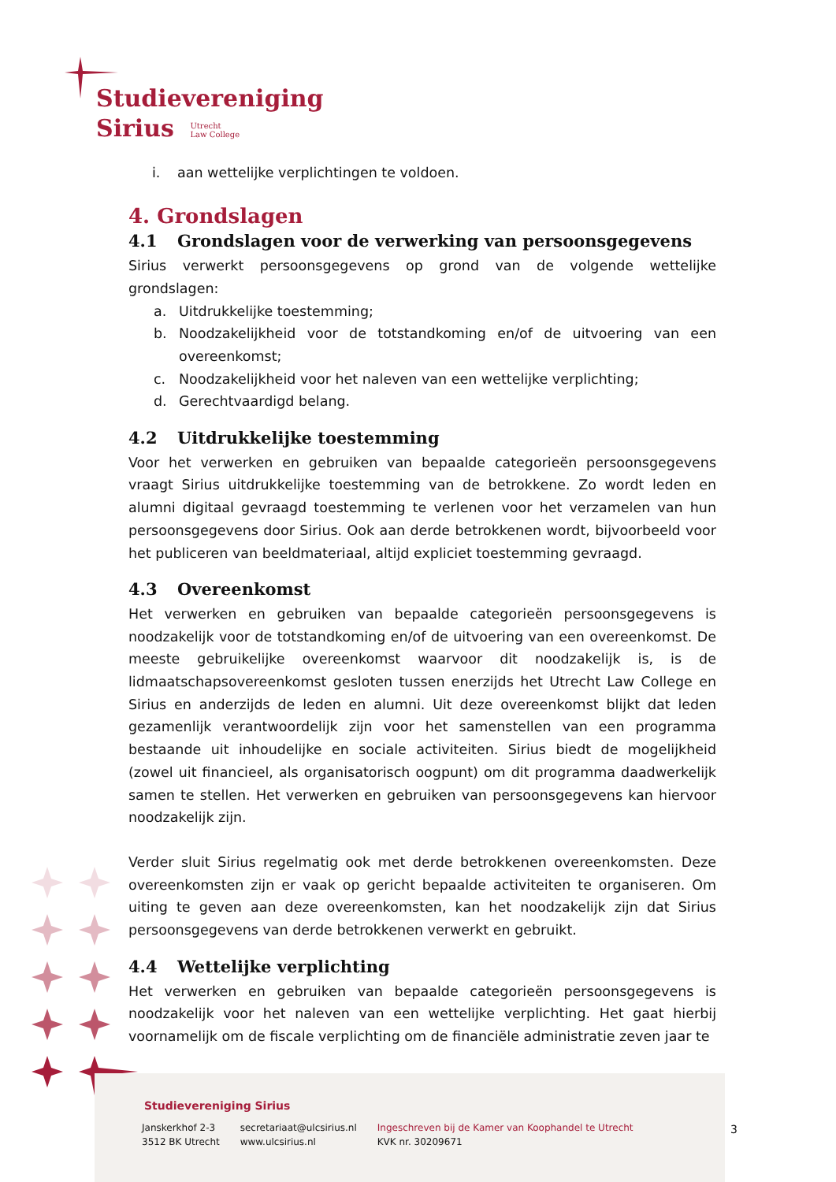Studievereniging
Sirius Utrecht
Law College
i. aan wettelijke verplichtingen te voldoen.
4. Grondslagen
4.1 Grondslagen voor de verwerking van persoonsgegevens
Sirius verwerkt persoonsgegevens op grond van de volgende wettelijke grondslagen:
a. Uitdrukkelijke toestemming;
b. Noodzakelijkheid voor de totstandkoming en/of de uitvoering van een overeenkomst;
c. Noodzakelijkheid voor het naleven van een wettelijke verplichting;
d. Gerechtvaardigd belang.
4.2 Uitdrukkelijke toestemming
Voor het verwerken en gebruiken van bepaalde categorieën persoonsgegevens vraagt Sirius uitdrukkelijke toestemming van de betrokkene. Zo wordt leden en alumni digitaal gevraagd toestemming te verlenen voor het verzamelen van hun persoonsgegevens door Sirius. Ook aan derde betrokkenen wordt, bijvoorbeeld voor het publiceren van beeldmateriaal, altijd expliciet toestemming gevraagd.
4.3 Overeenkomst
Het verwerken en gebruiken van bepaalde categorieën persoonsgegevens is noodzakelijk voor de totstandkoming en/of de uitvoering van een overeenkomst. De meeste gebruikelijke overeenkomst waarvoor dit noodzakelijk is, is de lidmaatschapsovereenkomst gesloten tussen enerzijds het Utrecht Law College en Sirius en anderzijds de leden en alumni. Uit deze overeenkomst blijkt dat leden gezamenlijk verantwoordelijk zijn voor het samenstellen van een programma bestaande uit inhoudelijke en sociale activiteiten. Sirius biedt de mogelijkheid (zowel uit financieel, als organisatorisch oogpunt) om dit programma daadwerkelijk samen te stellen. Het verwerken en gebruiken van persoonsgegevens kan hiervoor noodzakelijk zijn.
Verder sluit Sirius regelmatig ook met derde betrokkenen overeenkomsten. Deze overeenkomsten zijn er vaak op gericht bepaalde activiteiten te organiseren. Om uiting te geven aan deze overeenkomsten, kan het noodzakelijk zijn dat Sirius persoonsgegevens van derde betrokkenen verwerkt en gebruikt.
4.4 Wettelijke verplichting
Het verwerken en gebruiken van bepaalde categorieën persoonsgegevens is noodzakelijk voor het naleven van een wettelijke verplichting. Het gaat hierbij voornamelijk om de fiscale verplichting om de financiële administratie zeven jaar te
Studievereniging Sirius
Janskerkhof 2-3
3512 BK Utrecht
secretariaat@ulcsirius.nl
www.ulcsirius.nl
Ingeschreven bij de Kamer van Koophandel te Utrecht
KVK nr. 30209671
3